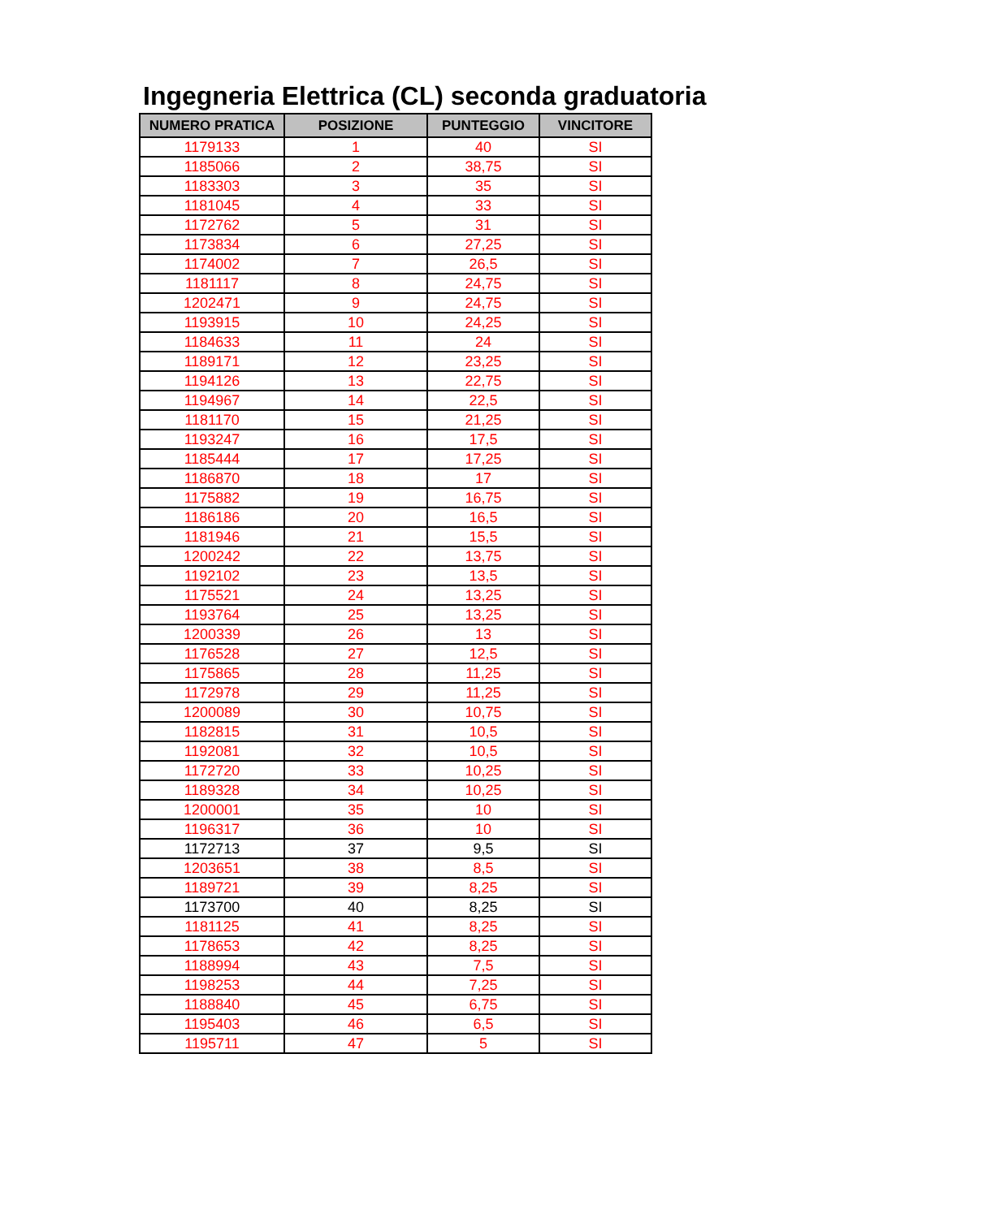Ingegneria Elettrica (CL) seconda graduatoria
| NUMERO PRATICA | POSIZIONE | PUNTEGGIO | VINCITORE |
| --- | --- | --- | --- |
| 1179133 | 1 | 40 | SI |
| 1185066 | 2 | 38,75 | SI |
| 1183303 | 3 | 35 | SI |
| 1181045 | 4 | 33 | SI |
| 1172762 | 5 | 31 | SI |
| 1173834 | 6 | 27,25 | SI |
| 1174002 | 7 | 26,5 | SI |
| 1181117 | 8 | 24,75 | SI |
| 1202471 | 9 | 24,75 | SI |
| 1193915 | 10 | 24,25 | SI |
| 1184633 | 11 | 24 | SI |
| 1189171 | 12 | 23,25 | SI |
| 1194126 | 13 | 22,75 | SI |
| 1194967 | 14 | 22,5 | SI |
| 1181170 | 15 | 21,25 | SI |
| 1193247 | 16 | 17,5 | SI |
| 1185444 | 17 | 17,25 | SI |
| 1186870 | 18 | 17 | SI |
| 1175882 | 19 | 16,75 | SI |
| 1186186 | 20 | 16,5 | SI |
| 1181946 | 21 | 15,5 | SI |
| 1200242 | 22 | 13,75 | SI |
| 1192102 | 23 | 13,5 | SI |
| 1175521 | 24 | 13,25 | SI |
| 1193764 | 25 | 13,25 | SI |
| 1200339 | 26 | 13 | SI |
| 1176528 | 27 | 12,5 | SI |
| 1175865 | 28 | 11,25 | SI |
| 1172978 | 29 | 11,25 | SI |
| 1200089 | 30 | 10,75 | SI |
| 1182815 | 31 | 10,5 | SI |
| 1192081 | 32 | 10,5 | SI |
| 1172720 | 33 | 10,25 | SI |
| 1189328 | 34 | 10,25 | SI |
| 1200001 | 35 | 10 | SI |
| 1196317 | 36 | 10 | SI |
| 1172713 | 37 | 9,5 | SI |
| 1203651 | 38 | 8,5 | SI |
| 1189721 | 39 | 8,25 | SI |
| 1173700 | 40 | 8,25 | SI |
| 1181125 | 41 | 8,25 | SI |
| 1178653 | 42 | 8,25 | SI |
| 1188994 | 43 | 7,5 | SI |
| 1198253 | 44 | 7,25 | SI |
| 1188840 | 45 | 6,75 | SI |
| 1195403 | 46 | 6,5 | SI |
| 1195711 | 47 | 5 | SI |